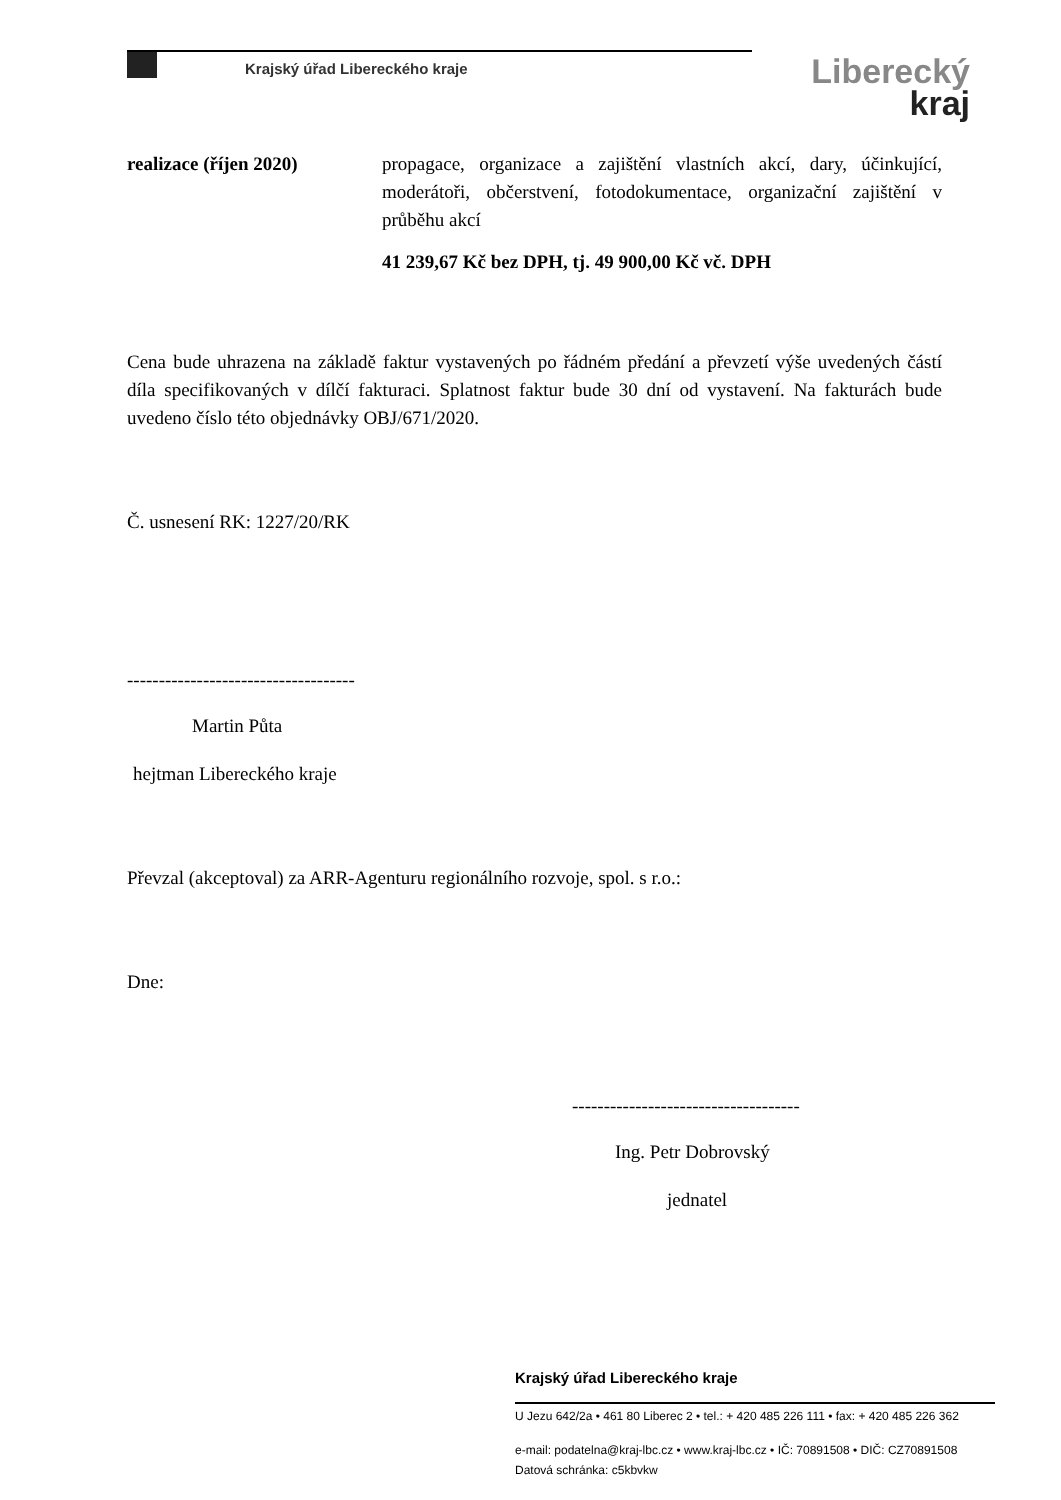Krajský úřad Libereckého kraje
Liberecký
kraj
realizace (říjen 2020) propagace, organizace a zajištění vlastních akcí, dary, účinkující, moderátoři, občerstvení, fotodokumentace, organizační zajištění v průběhu akcí
41 239,67 Kč bez DPH, tj. 49 900,00 Kč vč. DPH
Cena bude uhrazena na základě faktur vystavených po řádném předání a převzetí výše uvedených částí díla specifikovaných v dílčí fakturaci. Splatnost faktur bude 30 dní od vystavení. Na fakturách bude uvedeno číslo této objednávky OBJ/671/2020.
Č. usnesení RK: 1227/20/RK
------------------------------------
Martin Půta
hejtman Libereckého kraje
Převzal (akceptoval) za ARR-Agenturu regionálního rozvoje, spol. s r.o.:
Dne:
------------------------------------
Ing. Petr Dobrovský
jednatel
Krajský úřad Libereckého kraje
U Jezu 642/2a • 461 80 Liberec 2 • tel.: + 420 485 226 111 • fax: + 420 485 226 362
e-mail: podatelna@kraj-lbc.cz • www.kraj-lbc.cz • IČ: 70891508 • DIČ: CZ70891508 Datová schránka: c5kbvkw